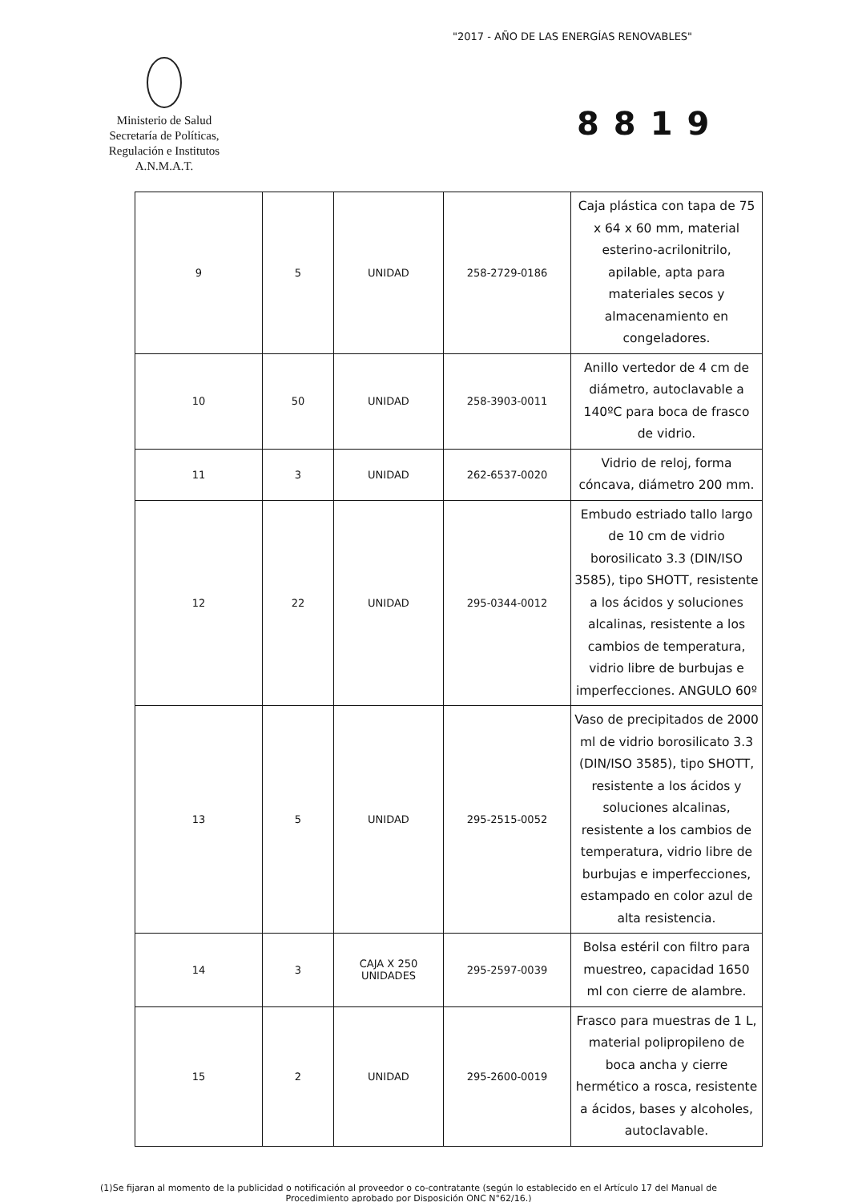"2017 - AÑO DE LAS ENERGÍAS RENOVABLES"
Ministerio de Salud
Secretaría de Políticas,
Regulación e Institutos
A.N.M.A.T.
8819
| 9 | 5 | UNIDAD | 258-2729-0186 | Caja plástica con tapa de 75 x 64 x 60 mm, material esterino-acrilonitrilo, apilable, apta para materiales secos y almacenamiento en congeladores. |
| 10 | 50 | UNIDAD | 258-3903-0011 | Anillo vertedor de 4 cm de diámetro, autoclavable a 140ºC para boca de frasco de vidrio. |
| 11 | 3 | UNIDAD | 262-6537-0020 | Vidrio de reloj, forma cóncava, diámetro 200 mm. |
| 12 | 22 | UNIDAD | 295-0344-0012 | Embudo estriado tallo largo de 10 cm de vidrio borosilicato 3.3 (DIN/ISO 3585), tipo SHOTT, resistente a los ácidos y soluciones alcalinas, resistente a los cambios de temperatura, vidrio libre de burbujas e imperfecciones. ANGULO 60º |
| 13 | 5 | UNIDAD | 295-2515-0052 | Vaso de precipitados de 2000 ml de vidrio borosilicato 3.3 (DIN/ISO 3585), tipo SHOTT, resistente a los ácidos y soluciones alcalinas, resistente a los cambios de temperatura, vidrio libre de burbujas e imperfecciones, estampado en color azul de alta resistencia. |
| 14 | 3 | CAJA X 250 UNIDADES | 295-2597-0039 | Bolsa estéril con filtro para muestreo, capacidad 1650 ml con cierre de alambre. |
| 15 | 2 | UNIDAD | 295-2600-0019 | Frasco para muestras de 1 L, material polipropileno de boca ancha y cierre hermético a rosca, resistente a ácidos, bases y alcoholes, autoclavable. |
(1)Se fijaran al momento de la publicidad o notificación al proveedor o co-contratante (según lo establecido en el Artículo 17 del Manual de Procedimiento aprobado por Disposición ONC N°62/16.)